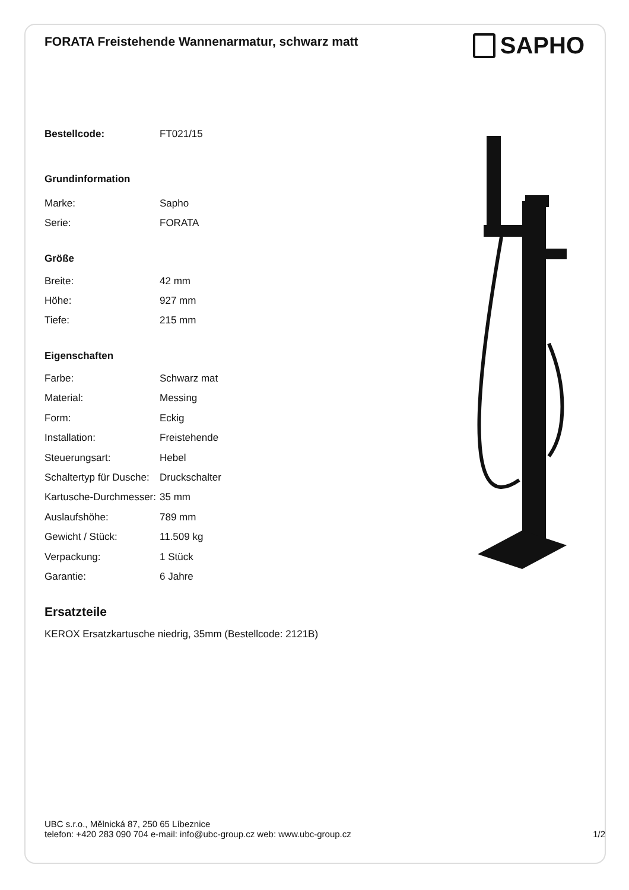FORATA Freistehende Wannenarmatur, schwarz matt
SAPHO
| Bestellcode: | FT021/15 |
| Grundinformation | |
| Marke: | Sapho |
| Serie: | FORATA |
| Größe | |
| Breite: | 42 mm |
| Höhe: | 927 mm |
| Tiefe: | 215 mm |
| Eigenschaften | |
| Farbe: | Schwarz mat |
| Material: | Messing |
| Form: | Eckig |
| Installation: | Freistehende |
| Steuerungsart: | Hebel |
| Schaltertyp für Dusche: | Druckschalter |
| Kartusche-Durchmesser: | 35 mm |
| Auslaufshöhe: | 789 mm |
| Gewicht / Stück: | 11.509 kg |
| Verpackung: | 1 Stück |
| Garantie: | 6 Jahre |
Ersatzteile
KEROX Ersatzkartusche niedrig, 35mm (Bestellcode: 2121B)
UBC s.r.o., Mělnická 87, 250 65 Líbeznice
telefon: +420 283 090 704 e-mail: info@ubc-group.cz web: www.ubc-group.cz
1/2